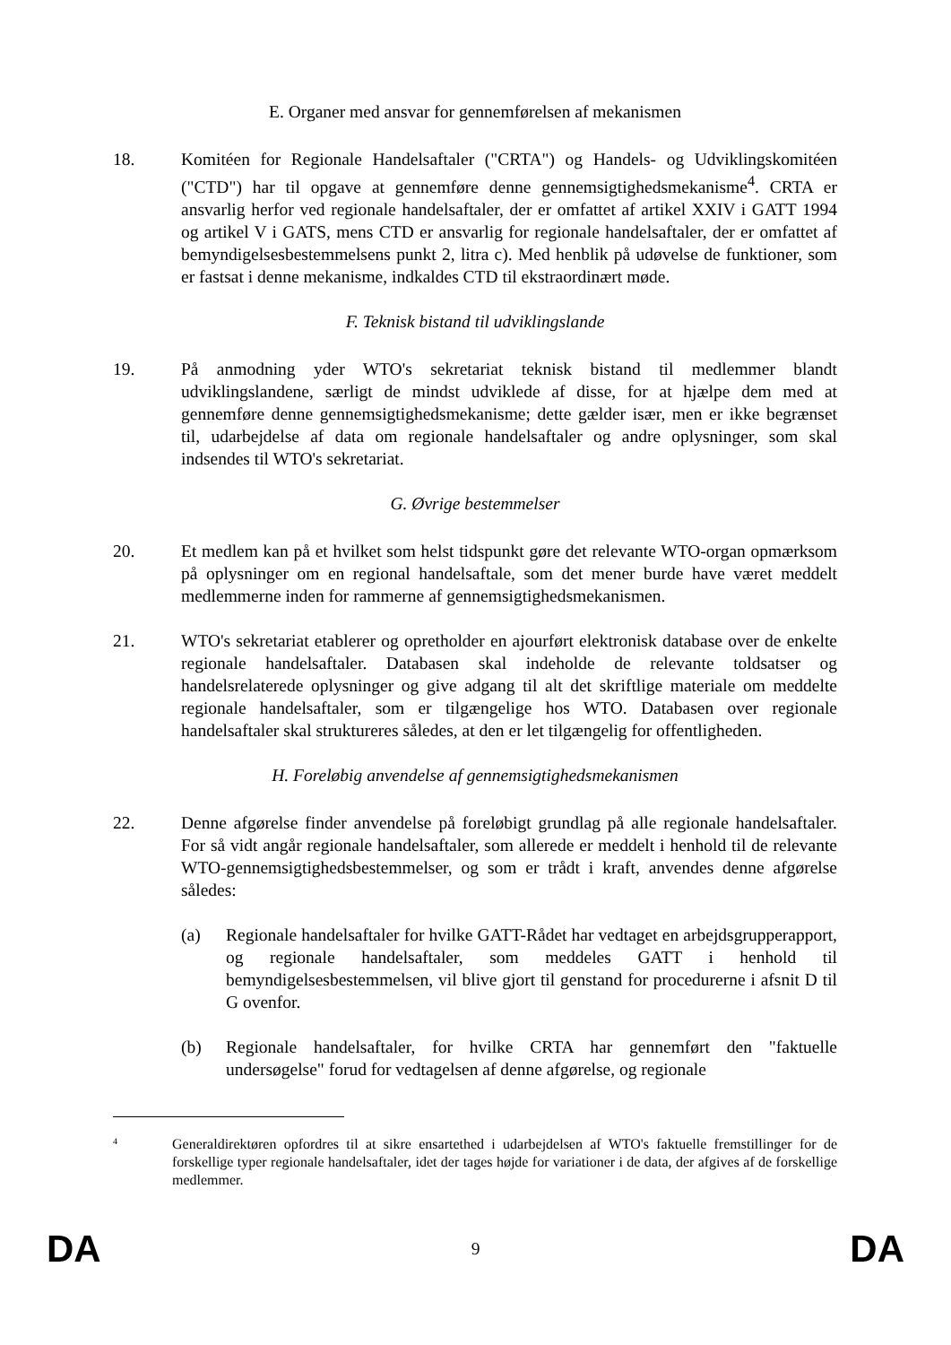E. Organer med ansvar for gennemførelsen af mekanismen
18. Komitéen for Regionale Handelsaftaler ("CRTA") og Handels- og Udviklingskomitéen ("CTD") har til opgave at gennemføre denne gennemsigtighedsmekanisme<sup>4</sup>. CRTA er ansvarlig herfor ved regionale handelsaftaler, der er omfattet af artikel XXIV i GATT 1994 og artikel V i GATS, mens CTD er ansvarlig for regionale handelsaftaler, der er omfattet af bemyndigelsesbestemmelsens punkt 2, litra c). Med henblik på udøvelse de funktioner, som er fastsat i denne mekanisme, indkaldes CTD til ekstraordinært møde.
F. Teknisk bistand til udviklingslande
19. På anmodning yder WTO's sekretariat teknisk bistand til medlemmer blandt udviklingslandene, særligt de mindst udviklede af disse, for at hjælpe dem med at gennemføre denne gennemsigtighedsmekanisme; dette gælder især, men er ikke begrænset til, udarbejdelse af data om regionale handelsaftaler og andre oplysninger, som skal indsendes til WTO's sekretariat.
G. Øvrige bestemmelser
20. Et medlem kan på et hvilket som helst tidspunkt gøre det relevante WTO-organ opmærksom på oplysninger om en regional handelsaftale, som det mener burde have været meddelt medlemmerne inden for rammerne af gennemsigtighedsmekanismen.
21. WTO's sekretariat etablerer og opretholder en ajourført elektronisk database over de enkelte regionale handelsaftaler. Databasen skal indeholde de relevante toldsatser og handelsrelaterede oplysninger og give adgang til alt det skriftlige materiale om meddelte regionale handelsaftaler, som er tilgængelige hos WTO. Databasen over regionale handelsaftaler skal struktureres således, at den er let tilgængelig for offentligheden.
H. Foreløbig anvendelse af gennemsigtighedsmekanismen
22. Denne afgørelse finder anvendelse på foreløbigt grundlag på alle regionale handelsaftaler. For så vidt angår regionale handelsaftaler, som allerede er meddelt i henhold til de relevante WTO-gennemsigtighedsbestemmelser, og som er trådt i kraft, anvendes denne afgørelse således:
(a) Regionale handelsaftaler for hvilke GATT-Rådet har vedtaget en arbejdsgrupperapport, og regionale handelsaftaler, som meddeles GATT i henhold til bemyndigelsesbestemmelsen, vil blive gjort til genstand for procedurerne i afsnit D til G ovenfor.
(b) Regionale handelsaftaler, for hvilke CRTA har gennemført den "faktuelle undersøgelse" forud for vedtagelsen af denne afgørelse, og regionale
4
Generaldirektøren opfordres til at sikre ensartethed i udarbejdelsen af WTO's faktuelle fremstillinger for de forskellige typer regionale handelsaftaler, idet der tages højde for variationer i de data, der afgives af de forskellige medlemmer.
DA 9 DA